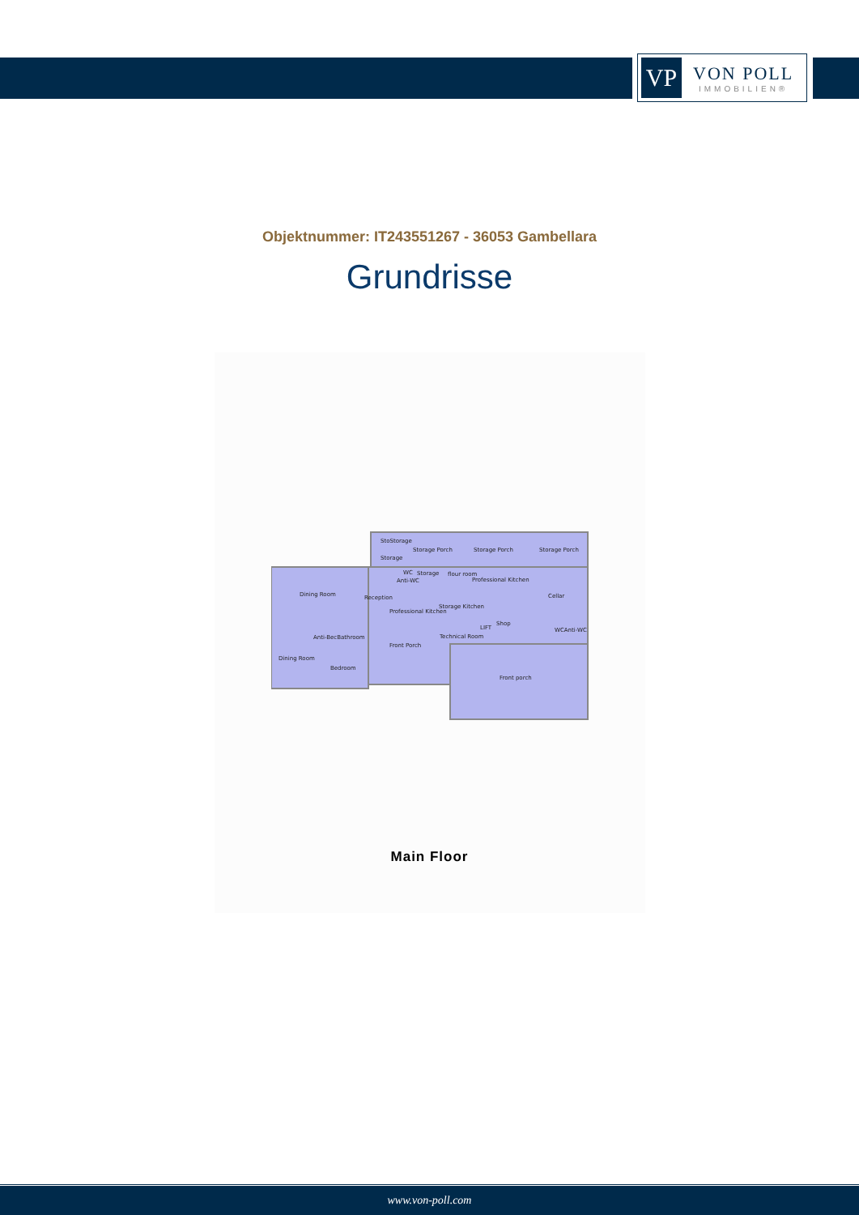VP
VON POLL
IMMOBILIEN®
Objektnummer: IT243551267 - 36053 Gambellara
Grundrisse
StoStorage
Storage Porch
Storage Porch
Storage Porch
Storage
WC
Storage
flour room
Professional Kitchen
Anti-WC
Dining Room
Reception
Cellar
Storage Kitchen
Professional Kitchen
Shop
LIFT
WCAnti-WC
Technical Room
Anti-BecBathroom
Front Porch
Dining Room
Bedroom
Front porch
Main Floor
www.von-poll.com